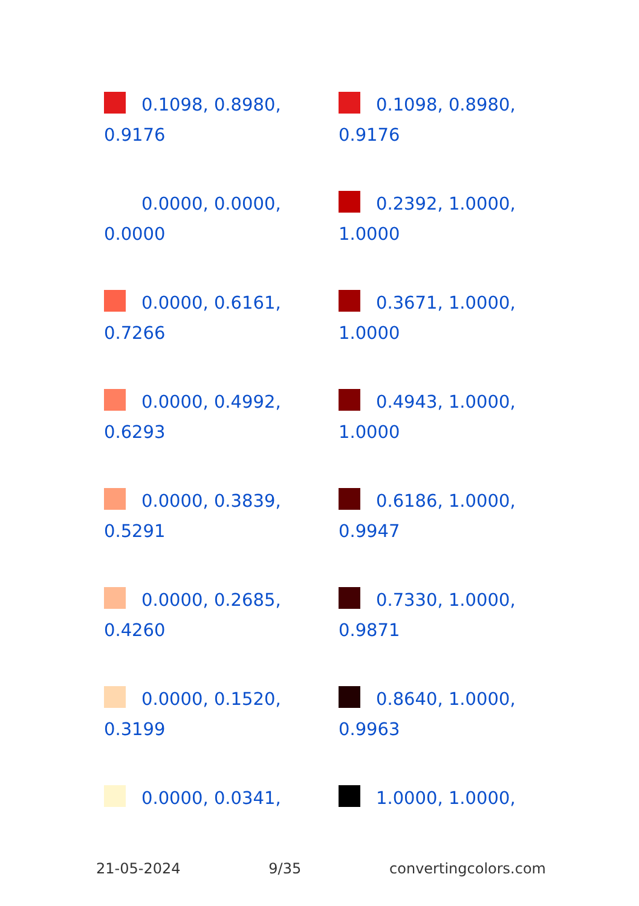0.1098, 0.8980,
0.9176
0.1098, 0.8980,
0.9176
0.0000, 0.0000,
0.0000
0.2392, 1.0000,
1.0000
0.0000, 0.6161,
0.7266
0.3671, 1.0000,
1.0000
0.0000, 0.4992,
0.6293
0.4943, 1.0000,
1.0000
0.0000, 0.3839,
0.5291
0.6186, 1.0000,
0.9947
0.0000, 0.2685,
0.4260
0.7330, 1.0000,
0.9871
0.0000, 0.1520,
0.3199
0.8640, 1.0000,
0.9963
0.0000, 0.0341,
1.0000, 1.0000,
21-05-2024 9/35 convertingcolors.com